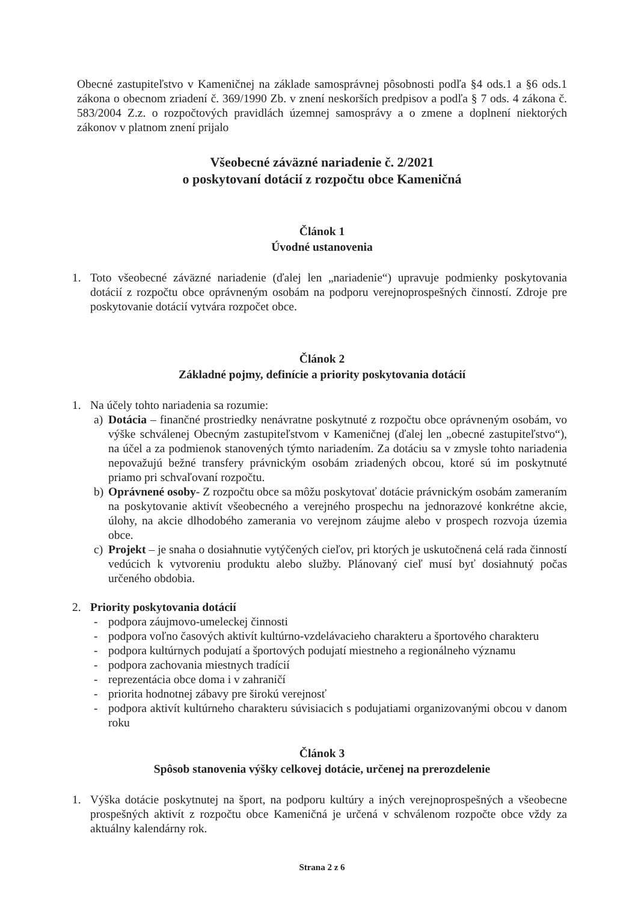Obecné zastupiteľstvo v Kameničnej na základe samosprávnej pôsobnosti podľa §4 ods.1 a §6 ods.1 zákona o obecnom zriadení č. 369/1990 Zb. v znení neskorších predpisov a podľa § 7 ods. 4 zákona č. 583/2004 Z.z. o rozpočtových pravidlách územnej samosprávy a o zmene a doplnení niektorých zákonov v platnom znení prijalo
Všeobecné záväzné nariadenie č. 2/2021
o poskytovaní dotácií z rozpočtu obce Kameničná
Článok 1
Úvodné ustanovenia
1. Toto všeobecné záväzné nariadenie (ďalej len „nariadenie“) upravuje podmienky poskytovania dotácií z rozpočtu obce oprávneným osobám na podporu verejnoprospešných činností. Zdroje pre poskytovanie dotácií vytvára rozpočet obce.
Článok 2
Základné pojmy, definície a priority poskytovania dotácií
1. Na účely tohto nariadenia sa rozumie:
a) Dotácia – finančné prostriedky nenávratne poskytnuté z rozpočtu obce oprávneným osobám, vo výške schválenej Obecným zastupiteľstvom v Kameničnej (ďalej len „obecné zastupiteľstvo“), na účel a za podmienok stanovených týmto nariadením. Za dotáciu sa v zmysle tohto nariadenia nepovažujú bežné transfery právnickým osobám zriadených obcou, ktoré sú im poskytnuté priamo pri schvaľovaní rozpočtu.
b) Oprávnené osoby- Z rozpočtu obce sa môžu poskytovať dotácie právnickým osobám zameraním na poskytovanie aktivít všeobecného a verejného prospechu na jednorazové konkrétne akcie, úlohy, na akcie dlhodobého zamerania vo verejnom záujme alebo v prospech rozvoja územia obce.
c) Projekt – je snaha o dosiahnutie vytýčených cieľov, pri ktorých je uskutočnená celá rada činností vedúcich k vytvoreniu produktu alebo služby. Plánovaný cieľ musí byť dosiahnutý počas určeného obdobia.
2. Priority poskytovania dotácií
- podpora záujmovo-umeleckej činnosti
- podpora voľno časových aktivít kultúrno-vzdelávacieho charakteru a športového charakteru
- podpora kultúrnych podujatí a športových podujatí miestneho a regionálneho významu
- podpora zachovania miestnych tradícií
- reprezentácia obce doma i v zahraničí
- priorita hodnotnej zábavy pre širokú verejnosť
- podpora aktivít kultúrneho charakteru súvisiacich s podujatiami organizovanými obcou v danom roku
Článok 3
Spôsob stanovenia výšky celkovej dotácie, určenej na prerozdelenie
1. Výška dotácie poskytnutej na šport, na podporu kultúry a iných verejnoprospešných a všeobecne prospešných aktivít z rozpočtu obce Kameničná je určená v schválenom rozpočte obce vždy za aktuálny kalendárny rok.
Strana 2 z 6